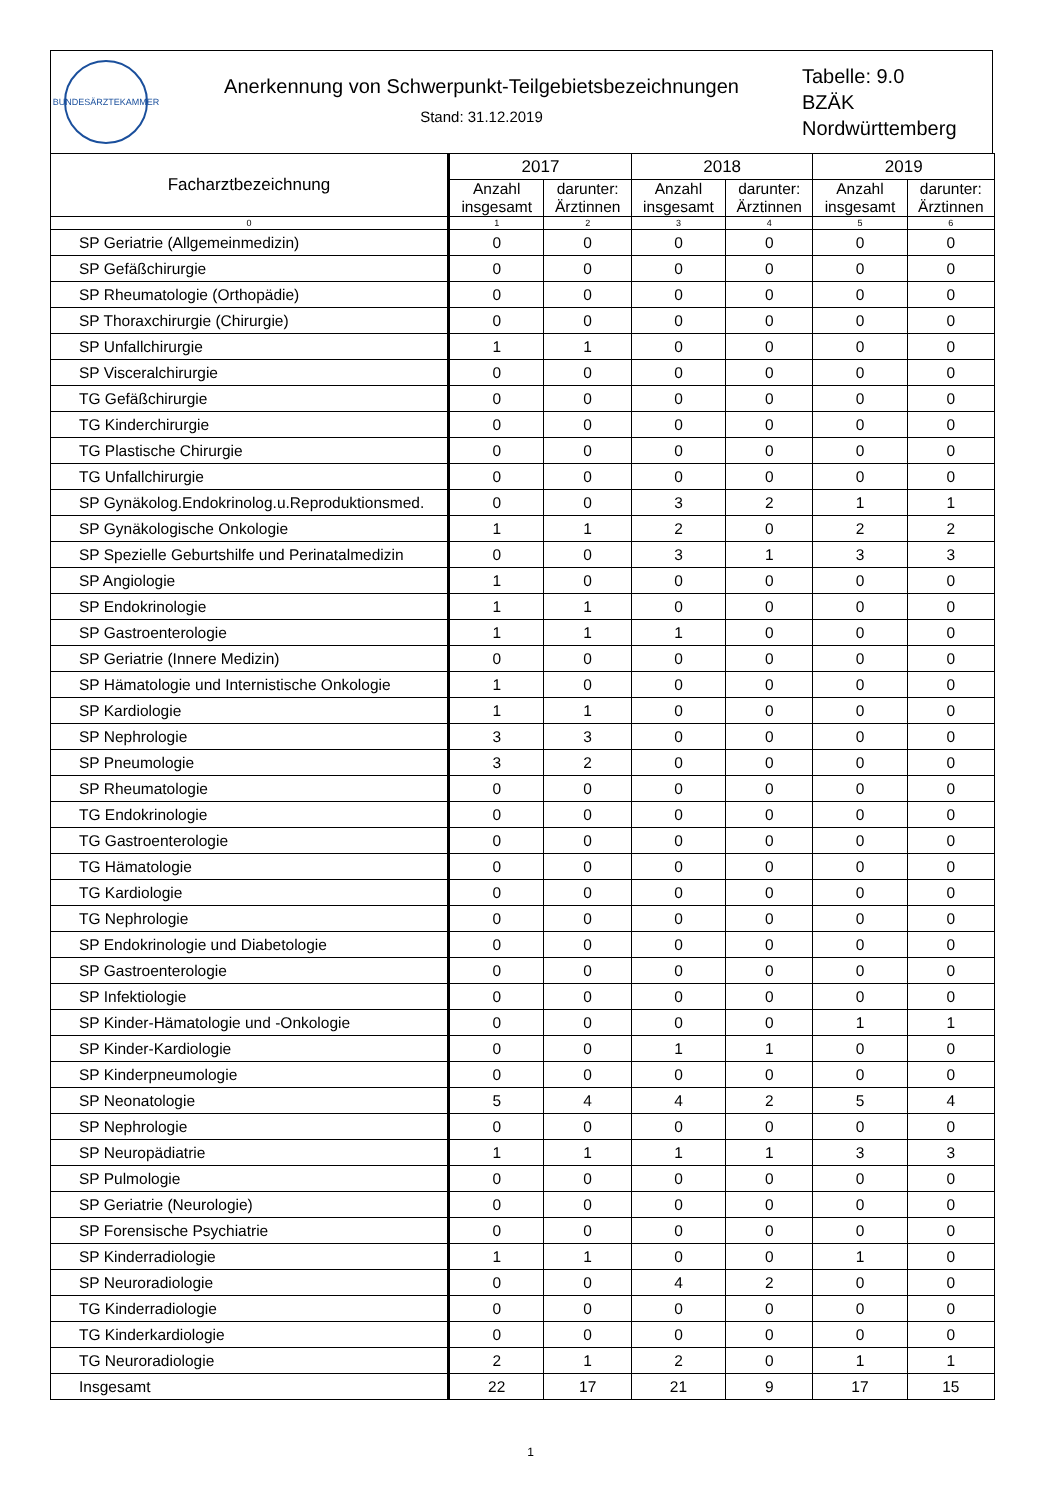BUNDESÄRZTEKAMMER
Anerkennung von Schwerpunkt-Teilgebietsbezeichnungen
Stand: 31.12.2019
Tabelle: 9.0
BZÄK
Nordwürttemberg
| Facharztbezeichnung | 2017 | | 2018 | | 2019 | |
| --- | --- | --- | --- | --- | --- | --- |
| | Anzahl insgesamt | darunter: Ärztinnen | Anzahl insgesamt | darunter: Ärztinnen | Anzahl insgesamt | darunter: Ärztinnen |
| 0 | 1 | 2 | 3 | 4 | 5 | 6 |
| SP Geriatrie (Allgemeinmedizin) | 0 | 0 | 0 | 0 | 0 | 0 |
| SP Gefäßchirurgie | 0 | 0 | 0 | 0 | 0 | 0 |
| SP Rheumatologie (Orthopädie) | 0 | 0 | 0 | 0 | 0 | 0 |
| SP Thoraxchirurgie (Chirurgie) | 0 | 0 | 0 | 0 | 0 | 0 |
| SP Unfallchirurgie | 1 | 1 | 0 | 0 | 0 | 0 |
| SP Visceralchirurgie | 0 | 0 | 0 | 0 | 0 | 0 |
| TG Gefäßchirurgie | 0 | 0 | 0 | 0 | 0 | 0 |
| TG Kinderchirurgie | 0 | 0 | 0 | 0 | 0 | 0 |
| TG Plastische Chirurgie | 0 | 0 | 0 | 0 | 0 | 0 |
| TG Unfallchirurgie | 0 | 0 | 0 | 0 | 0 | 0 |
| SP Gynäkolog.Endokrinolog.u.Reproduktionsmed. | 0 | 0 | 3 | 2 | 1 | 1 |
| SP Gynäkologische Onkologie | 1 | 1 | 2 | 0 | 2 | 2 |
| SP Spezielle Geburtshilfe und Perinatalmedizin | 0 | 0 | 3 | 1 | 3 | 3 |
| SP Angiologie | 1 | 0 | 0 | 0 | 0 | 0 |
| SP Endokrinologie | 1 | 1 | 0 | 0 | 0 | 0 |
| SP Gastroenterologie | 1 | 1 | 1 | 0 | 0 | 0 |
| SP Geriatrie (Innere Medizin) | 0 | 0 | 0 | 0 | 0 | 0 |
| SP Hämatologie und Internistische Onkologie | 1 | 0 | 0 | 0 | 0 | 0 |
| SP Kardiologie | 1 | 1 | 0 | 0 | 0 | 0 |
| SP Nephrologie | 3 | 3 | 0 | 0 | 0 | 0 |
| SP Pneumologie | 3 | 2 | 0 | 0 | 0 | 0 |
| SP Rheumatologie | 0 | 0 | 0 | 0 | 0 | 0 |
| TG Endokrinologie | 0 | 0 | 0 | 0 | 0 | 0 |
| TG Gastroenterologie | 0 | 0 | 0 | 0 | 0 | 0 |
| TG Hämatologie | 0 | 0 | 0 | 0 | 0 | 0 |
| TG Kardiologie | 0 | 0 | 0 | 0 | 0 | 0 |
| TG Nephrologie | 0 | 0 | 0 | 0 | 0 | 0 |
| SP Endokrinologie und Diabetologie | 0 | 0 | 0 | 0 | 0 | 0 |
| SP Gastroenterologie | 0 | 0 | 0 | 0 | 0 | 0 |
| SP Infektiologie | 0 | 0 | 0 | 0 | 0 | 0 |
| SP Kinder-Hämatologie und -Onkologie | 0 | 0 | 0 | 0 | 1 | 1 |
| SP Kinder-Kardiologie | 0 | 0 | 1 | 1 | 0 | 0 |
| SP Kinderpneumologie | 0 | 0 | 0 | 0 | 0 | 0 |
| SP Neonatologie | 5 | 4 | 4 | 2 | 5 | 4 |
| SP Nephrologie | 0 | 0 | 0 | 0 | 0 | 0 |
| SP Neuropädiatrie | 1 | 1 | 1 | 1 | 3 | 3 |
| SP Pulmologie | 0 | 0 | 0 | 0 | 0 | 0 |
| SP Geriatrie (Neurologie) | 0 | 0 | 0 | 0 | 0 | 0 |
| SP Forensische Psychiatrie | 0 | 0 | 0 | 0 | 0 | 0 |
| SP Kinderradiologie | 1 | 1 | 0 | 0 | 1 | 0 |
| SP Neuroradiologie | 0 | 0 | 4 | 2 | 0 | 0 |
| TG Kinderradiologie | 0 | 0 | 0 | 0 | 0 | 0 |
| TG Kinderkardiologie | 0 | 0 | 0 | 0 | 0 | 0 |
| TG Neuroradiologie | 2 | 1 | 2 | 0 | 1 | 1 |
| Insgesamt | 22 | 17 | 21 | 9 | 17 | 15 |
1